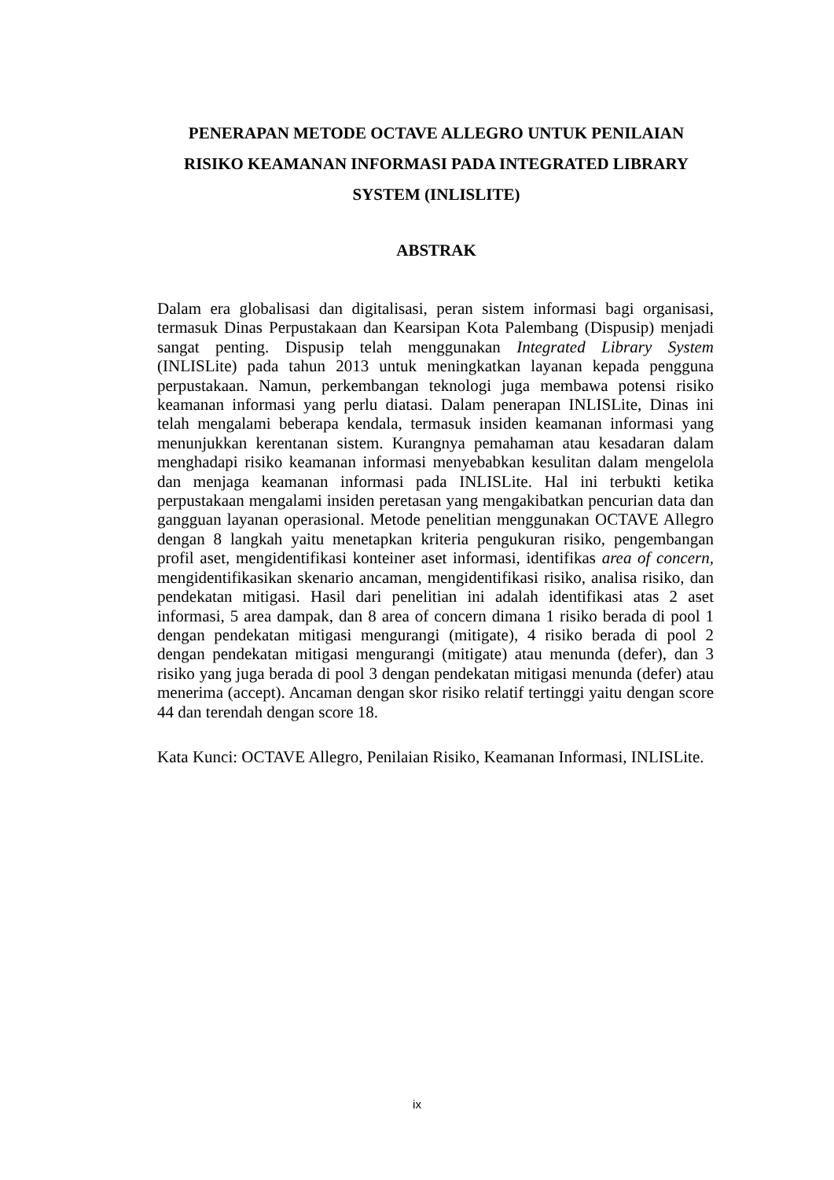PENERAPAN METODE OCTAVE ALLEGRO UNTUK PENILAIAN RISIKO KEAMANAN INFORMASI PADA INTEGRATED LIBRARY SYSTEM (INLISLITE)
ABSTRAK
Dalam era globalisasi dan digitalisasi, peran sistem informasi bagi organisasi, termasuk Dinas Perpustakaan dan Kearsipan Kota Palembang (Dispusip) menjadi sangat penting. Dispusip telah menggunakan Integrated Library System (INLISLite) pada tahun 2013 untuk meningkatkan layanan kepada pengguna perpustakaan. Namun, perkembangan teknologi juga membawa potensi risiko keamanan informasi yang perlu diatasi. Dalam penerapan INLISLite, Dinas ini telah mengalami beberapa kendala, termasuk insiden keamanan informasi yang menunjukkan kerentanan sistem. Kurangnya pemahaman atau kesadaran dalam menghadapi risiko keamanan informasi menyebabkan kesulitan dalam mengelola dan menjaga keamanan informasi pada INLISLite. Hal ini terbukti ketika perpustakaan mengalami insiden peretasan yang mengakibatkan pencurian data dan gangguan layanan operasional. Metode penelitian menggunakan OCTAVE Allegro dengan 8 langkah yaitu menetapkan kriteria pengukuran risiko, pengembangan profil aset, mengidentifikasi konteiner aset informasi, identifikas area of concern, mengidentifikasikan skenario ancaman, mengidentifikasi risiko, analisa risiko, dan pendekatan mitigasi. Hasil dari penelitian ini adalah identifikasi atas 2 aset informasi, 5 area dampak, dan 8 area of concern dimana 1 risiko berada di pool 1 dengan pendekatan mitigasi mengurangi (mitigate), 4 risiko berada di pool 2 dengan pendekatan mitigasi mengurangi (mitigate) atau menunda (defer), dan 3 risiko yang juga berada di pool 3 dengan pendekatan mitigasi menunda (defer) atau menerima (accept). Ancaman dengan skor risiko relatif tertinggi yaitu dengan score 44 dan terendah dengan score 18.
Kata Kunci: OCTAVE Allegro, Penilaian Risiko, Keamanan Informasi, INLISLite.
ix